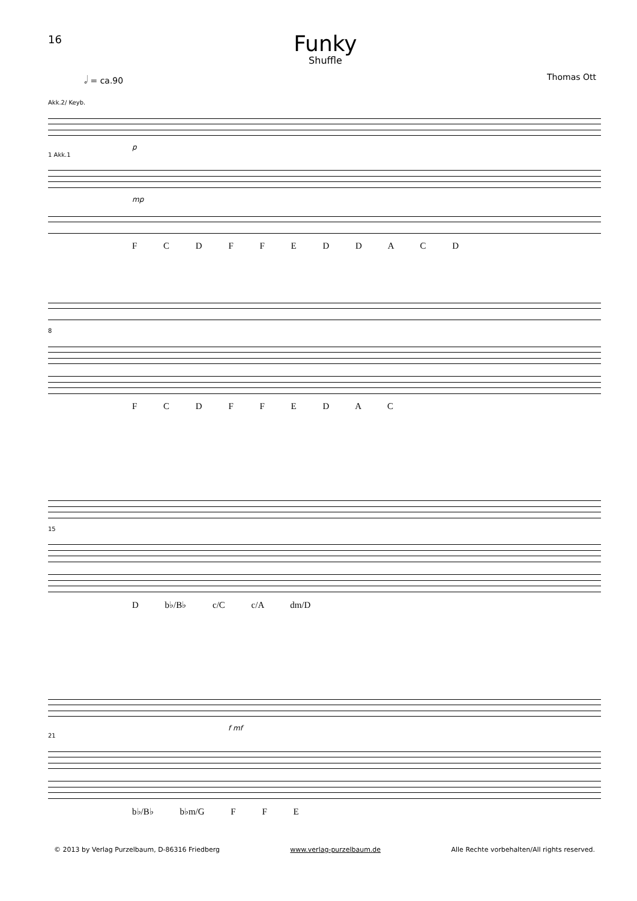16
Funky
Shuffle
𝅗𝅥 = ca.90 Thomas Ott
Akk.2/ Keyb.
p
1 Akk.1
mp
F C D F F E D D A C D
8
F C D F F E D A C
15
D b♭/B♭ c/C c/A dm/D
f mf
21
b♭/B♭ b♭m/G F F E
© 2013 by Verlag Purzelbaum, D-86316 Friedberg www.verlag-purzelbaum.de Alle Rechte vorbehalten/All rights reserved.